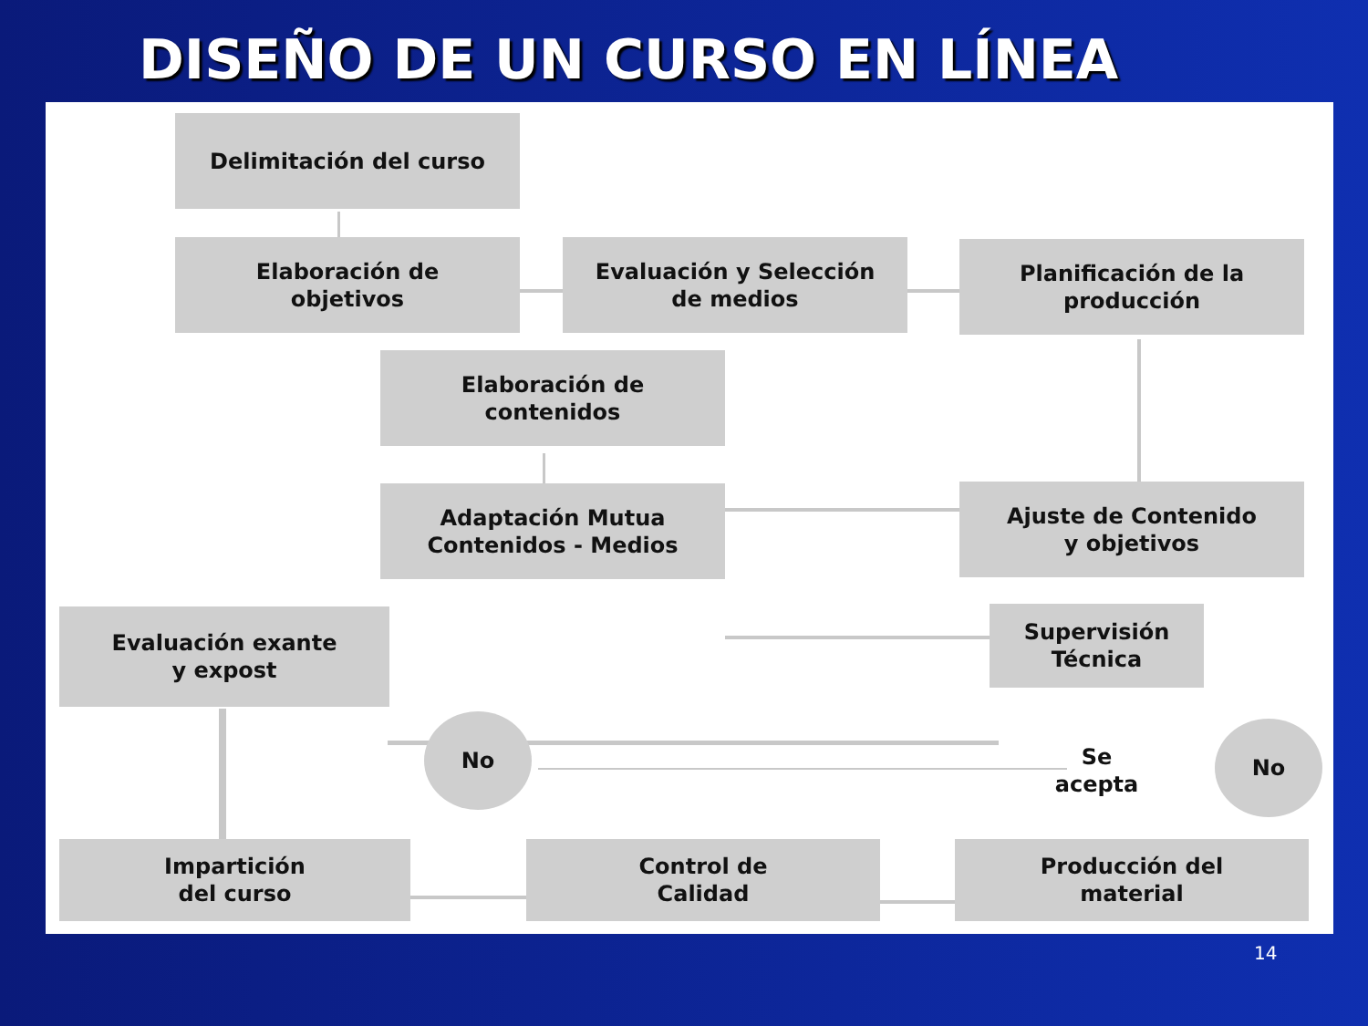DISEÑO DE UN CURSO EN LÍNEA
Delimitación del curso
Elaboración de
objetivos
Evaluación y Selección
de medios
Planificación de la
producción
Elaboración de
contenidos
Adaptación Mutua
Contenidos - Medios
Ajuste de Contenido
y objetivos
Evaluación exante
y expost
Supervisión
Técnica
No
Se
acepta
No
Impartición
del curso
Control de
Calidad
Producción del
material
14